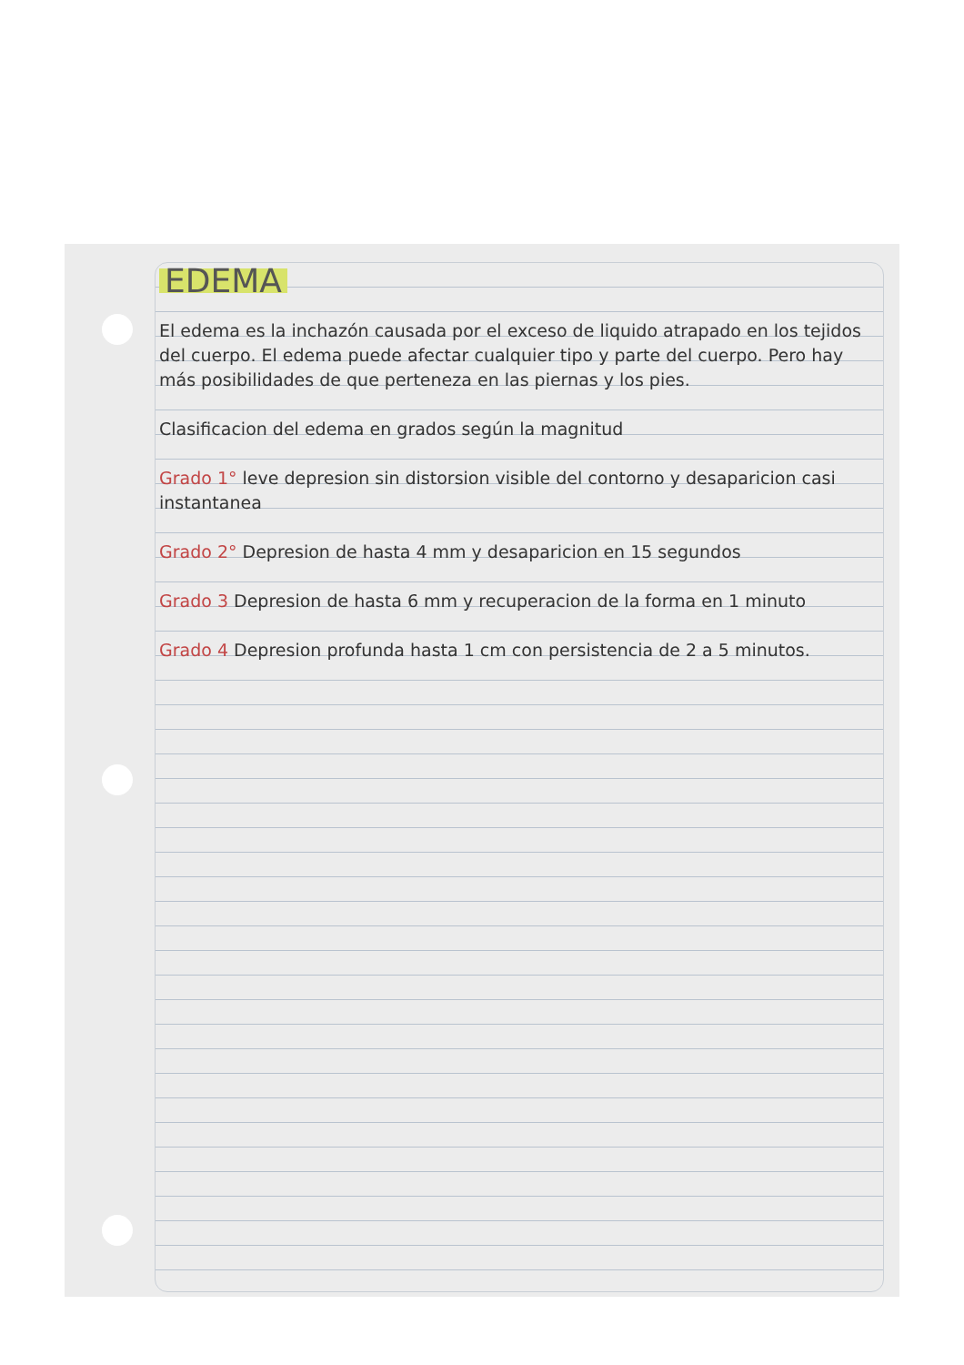EDEMA
El edema es la inchazón causada por el exceso de liquido atrapado en los tejidos del cuerpo. El edema puede afectar cualquier tipo y parte del cuerpo. Pero hay más posibilidades de que perteneza en las piernas y los pies.
Clasificacion del edema en grados según la magnitud
Grado 1° leve depresion sin distorsion visible del contorno y desaparicion casi instantanea
Grado 2° Depresion de hasta 4 mm y desaparicion en 15 segundos
Grado 3 Depresion de hasta 6 mm y recuperacion de la forma en 1 minuto
Grado 4 Depresion profunda hasta 1 cm con persistencia de 2 a 5 minutos.